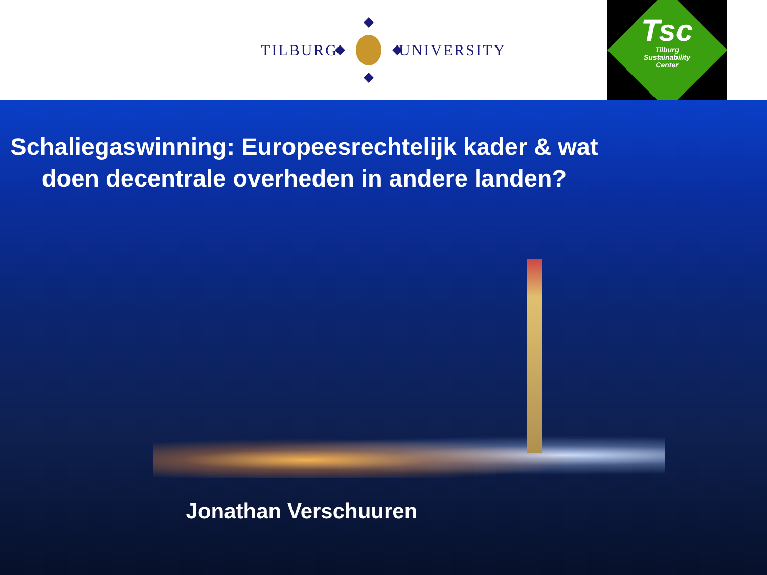TILBURG UNIVERSITY
Tsc
Tilburg
Sustainability
Center
Schaliegaswinning: Europeesrechtelijk kader & wat doen decentrale overheden in andere landen?
Jonathan Verschuuren